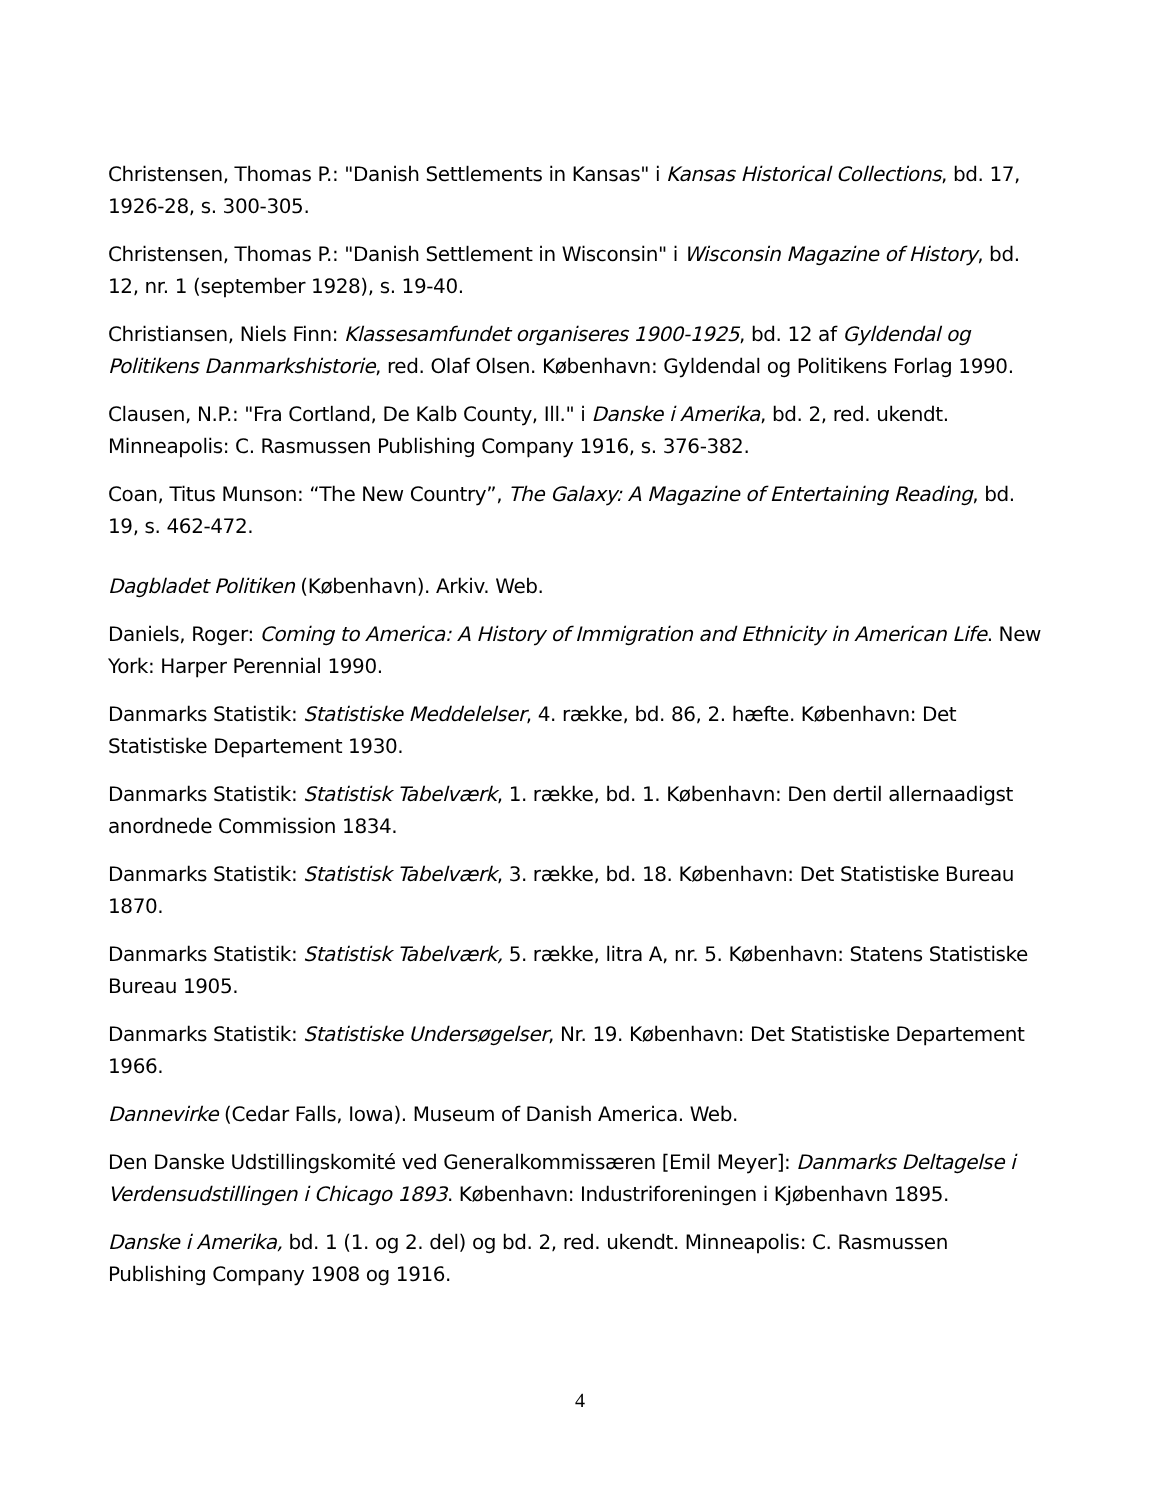Christensen, Thomas P.: "Danish Settlements in Kansas" i Kansas Historical Collections, bd. 17, 1926-28, s. 300-305.
Christensen, Thomas P.: "Danish Settlement in Wisconsin" i Wisconsin Magazine of History, bd. 12, nr. 1 (september 1928), s. 19-40.
Christiansen, Niels Finn: Klassesamfundet organiseres 1900-1925, bd. 12 af Gyldendal og Politikens Danmarkshistorie, red. Olaf Olsen. København: Gyldendal og Politikens Forlag 1990.
Clausen, N.P.: "Fra Cortland, De Kalb County, Ill." i Danske i Amerika, bd. 2, red. ukendt. Minneapolis: C. Rasmussen Publishing Company 1916, s. 376-382.
Coan, Titus Munson: “The New Country”, The Galaxy: A Magazine of Entertaining Reading, bd. 19, s. 462-472.
Dagbladet Politiken (København). Arkiv. Web.
Daniels, Roger: Coming to America: A History of Immigration and Ethnicity in American Life. New York: Harper Perennial 1990.
Danmarks Statistik: Statistiske Meddelelser, 4. række, bd. 86, 2. hæfte. København: Det Statistiske Departement 1930.
Danmarks Statistik: Statistisk Tabelværk, 1. række, bd. 1. København: Den dertil allernaadigst anordnede Commission 1834.
Danmarks Statistik: Statistisk Tabelværk, 3. række, bd. 18. København: Det Statistiske Bureau 1870.
Danmarks Statistik: Statistisk Tabelværk, 5. række, litra A, nr. 5. København: Statens Statistiske Bureau 1905.
Danmarks Statistik: Statistiske Undersøgelser, Nr. 19. København: Det Statistiske Departement 1966.
Dannevirke (Cedar Falls, Iowa). Museum of Danish America. Web.
Den Danske Udstillingskomité ved Generalkommissæren [Emil Meyer]: Danmarks Deltagelse i Verdensudstillingen i Chicago 1893. København: Industriforeningen i Kjøbenhavn 1895.
Danske i Amerika, bd. 1 (1. og 2. del) og bd. 2, red. ukendt. Minneapolis: C. Rasmussen Publishing Company 1908 og 1916.
4